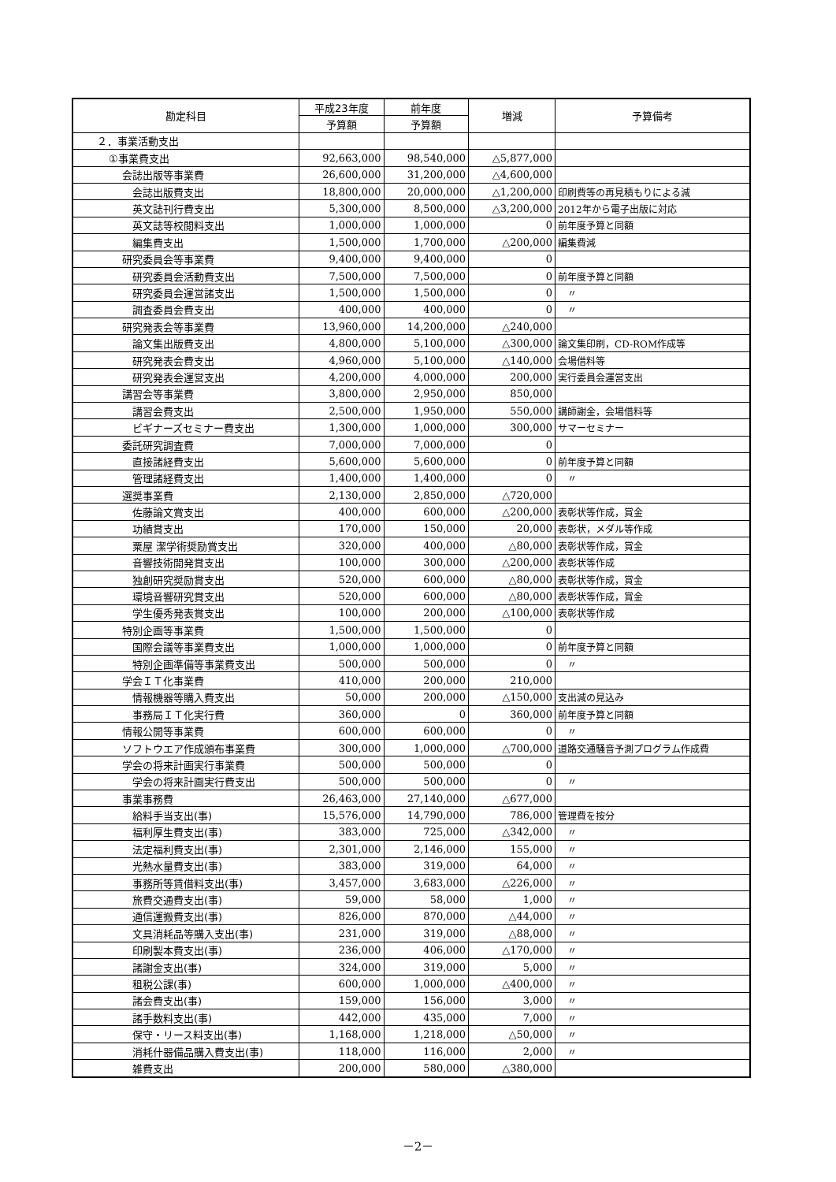| 勘定科目 | 平成23年度 | 前年度 | 増減 | 予算備考 |
| --- | --- | --- | --- | --- |
| | 予算額 | 予算額 | | |
| ２．事業活動支出 | | | | |
| ①事業費支出 | 92,663,000 | 98,540,000 | △5,877,000 | |
| 会誌出版等事業費 | 26,600,000 | 31,200,000 | △4,600,000 | |
| 会誌出版費支出 | 18,800,000 | 20,000,000 | △1,200,000 | 印刷費等の再見積もりによる減 |
| 英文誌刊行費支出 | 5,300,000 | 8,500,000 | △3,200,000 | 2012年から電子出版に対応 |
| 英文誌等校閲料支出 | 1,000,000 | 1,000,000 | 0 | 前年度予算と同額 |
| 編集費支出 | 1,500,000 | 1,700,000 | △200,000 | 編集費減 |
| 研究委員会等事業費 | 9,400,000 | 9,400,000 | 0 | |
| 研究委員会活動費支出 | 7,500,000 | 7,500,000 | 0 | 前年度予算と同額 |
| 研究委員会運営諸支出 | 1,500,000 | 1,500,000 | 0 | 〃 |
| 調査委員会費支出 | 400,000 | 400,000 | 0 | 〃 |
| 研究発表会等事業費 | 13,960,000 | 14,200,000 | △240,000 | |
| 論文集出版費支出 | 4,800,000 | 5,100,000 | △300,000 | 論文集印刷，CD-ROM作成等 |
| 研究発表会費支出 | 4,960,000 | 5,100,000 | △140,000 | 会場借料等 |
| 研究発表会運営支出 | 4,200,000 | 4,000,000 | 200,000 | 実行委員会運営支出 |
| 講習会等事業費 | 3,800,000 | 2,950,000 | 850,000 | |
| 講習会費支出 | 2,500,000 | 1,950,000 | 550,000 | 講師謝金，会場借料等 |
| ビギナーズセミナー費支出 | 1,300,000 | 1,000,000 | 300,000 | サマーセミナー |
| 委託研究調査費 | 7,000,000 | 7,000,000 | 0 | |
| 直接諸経費支出 | 5,600,000 | 5,600,000 | 0 | 前年度予算と同額 |
| 管理諸経費支出 | 1,400,000 | 1,400,000 | 0 | 〃 |
| 選奨事業費 | 2,130,000 | 2,850,000 | △720,000 | |
| 佐藤論文賞支出 | 400,000 | 600,000 | △200,000 | 表彰状等作成，賞金 |
| 功績賞支出 | 170,000 | 150,000 | 20,000 | 表彰状，メダル等作成 |
| 粟屋 潔学術奨励賞支出 | 320,000 | 400,000 | △80,000 | 表彰状等作成，賞金 |
| 音響技術開発賞支出 | 100,000 | 300,000 | △200,000 | 表彰状等作成 |
| 独創研究奨励賞支出 | 520,000 | 600,000 | △80,000 | 表彰状等作成，賞金 |
| 環境音響研究賞支出 | 520,000 | 600,000 | △80,000 | 表彰状等作成，賞金 |
| 学生優秀発表賞支出 | 100,000 | 200,000 | △100,000 | 表彰状等作成 |
| 特別企画等事業費 | 1,500,000 | 1,500,000 | 0 | |
| 国際会議等事業費支出 | 1,000,000 | 1,000,000 | 0 | 前年度予算と同額 |
| 特別企画準備等事業費支出 | 500,000 | 500,000 | 0 | 〃 |
| 学会ＩＴ化事業費 | 410,000 | 200,000 | 210,000 | |
| 情報機器等購入費支出 | 50,000 | 200,000 | △150,000 | 支出減の見込み |
| 事務局ＩＴ化実行費 | 360,000 | 0 | 360,000 | 前年度予算と同額 |
| 情報公開等事業費 | 600,000 | 600,000 | 0 | 〃 |
| ソフトウエア作成頒布事業費 | 300,000 | 1,000,000 | △700,000 | 道路交通騒音予測プログラム作成費 |
| 学会の将来計画実行事業費 | 500,000 | 500,000 | 0 | |
| 学会の将来計画実行費支出 | 500,000 | 500,000 | 0 | 〃 |
| 事業事務費 | 26,463,000 | 27,140,000 | △677,000 | |
| 給料手当支出(事) | 15,576,000 | 14,790,000 | 786,000 | 管理費を按分 |
| 福利厚生費支出(事) | 383,000 | 725,000 | △342,000 | 〃 |
| 法定福利費支出(事) | 2,301,000 | 2,146,000 | 155,000 | 〃 |
| 光熱水量費支出(事) | 383,000 | 319,000 | 64,000 | 〃 |
| 事務所等賃借料支出(事) | 3,457,000 | 3,683,000 | △226,000 | 〃 |
| 旅費交通費支出(事) | 59,000 | 58,000 | 1,000 | 〃 |
| 通信運搬費支出(事) | 826,000 | 870,000 | △44,000 | 〃 |
| 文具消耗品等購入支出(事) | 231,000 | 319,000 | △88,000 | 〃 |
| 印刷製本費支出(事) | 236,000 | 406,000 | △170,000 | 〃 |
| 諸謝金支出(事) | 324,000 | 319,000 | 5,000 | 〃 |
| 租税公課(事) | 600,000 | 1,000,000 | △400,000 | 〃 |
| 諸会費支出(事) | 159,000 | 156,000 | 3,000 | 〃 |
| 諸手数料支出(事) | 442,000 | 435,000 | 7,000 | 〃 |
| 保守・リース料支出(事) | 1,168,000 | 1,218,000 | △50,000 | 〃 |
| 消耗什器備品購入費支出(事) | 118,000 | 116,000 | 2,000 | 〃 |
| 雑費支出 | 200,000 | 580,000 | △380,000 | |
－2－